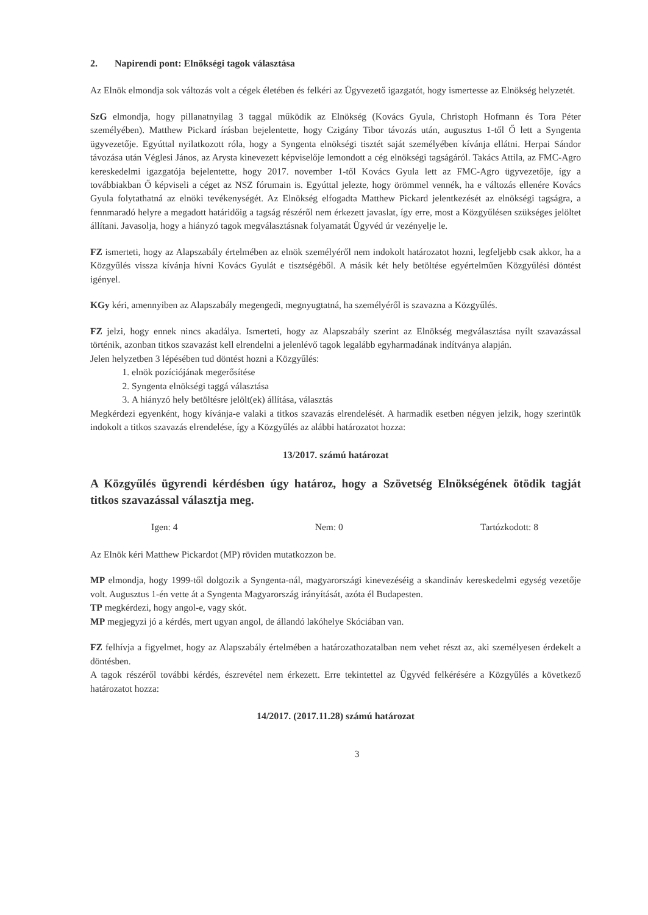2. Napirendi pont: Elnökségi tagok választása
Az Elnök elmondja sok változás volt a cégek életében és felkéri az Ügyvezető igazgatót, hogy ismertesse az Elnökség helyzetét.
SzG elmondja, hogy pillanatnyilag 3 taggal működik az Elnökség (Kovács Gyula, Christoph Hofmann és Tora Péter személyében). Matthew Pickard írásban bejelentette, hogy Czigány Tibor távozás után, augusztus 1-től Ő lett a Syngenta ügyvezetője. Egyúttal nyilatkozott róla, hogy a Syngenta elnökségi tisztét saját személyében kívánja ellátni. Herpai Sándor távozása után Véglesi János, az Arysta kinevezett képviselője lemondott a cég elnökségi tagságáról. Takács Attila, az FMC-Agro kereskedelmi igazgatója bejelentette, hogy 2017. november 1-től Kovács Gyula lett az FMC-Agro ügyvezetője, így a továbbiakban Ő képviseli a céget az NSZ fórumain is. Egyúttal jelezte, hogy örömmel vennék, ha e változás ellenére Kovács Gyula folytathatná az elnöki tevékenységét. Az Elnökség elfogadta Matthew Pickard jelentkezését az elnökségi tagságra, a fennmaradó helyre a megadott határidőig a tagság részéről nem érkezett javaslat, így erre, most a Közgyűlésen szükséges jelöltet állítani. Javasolja, hogy a hiányzó tagok megválasztásnak folyamatát Ügyvéd úr vezényelje le.
FZ ismerteti, hogy az Alapszabály értelmében az elnök személyéről nem indokolt határozatot hozni, legfeljebb csak akkor, ha a Közgyűlés vissza kívánja hívni Kovács Gyulát e tisztségéből. A másik két hely betöltése egyértelműen Közgyűlési döntést igényel.
KGy kéri, amennyiben az Alapszabály megengedi, megnyugtatná, ha személyéről is szavazna a Közgyűlés.
FZ jelzi, hogy ennek nincs akadálya. Ismerteti, hogy az Alapszabály szerint az Elnökség megválasztása nyílt szavazással történik, azonban titkos szavazást kell elrendelni a jelenlévő tagok legalább egyharmadának indítványa alapján.
Jelen helyzetben 3 lépésében tud döntést hozni a Közgyűlés:
1. elnök pozíciójának megerősítése
2. Syngenta elnökségi taggá választása
3. A hiányzó hely betöltésre jelölt(ek) állítása, választás
Megkérdezi egyenként, hogy kívánja-e valaki a titkos szavazás elrendelését. A harmadik esetben négyen jelzik, hogy szerintük indokolt a titkos szavazás elrendelése, így a Közgyűlés az alábbi határozatot hozza:
13/2017. számú határozat
A Közgyűlés ügyrendi kérdésben úgy határoz, hogy a Szövetség Elnökségének ötödik tagját titkos szavazással választja meg.
Igen: 4 Nem: 0 Tartózkodott: 8
Az Elnök kéri Matthew Pickardot (MP) röviden mutatkozzon be.
MP elmondja, hogy 1999-től dolgozik a Syngenta-nál, magyarországi kinevezéséig a skandináv kereskedelmi egység vezetője volt. Augusztus 1-én vette át a Syngenta Magyarország irányítását, azóta él Budapesten.
TP megkérdezi, hogy angol-e, vagy skót.
MP megjegyzi jó a kérdés, mert ugyan angol, de állandó lakóhelye Skóciában van.
FZ felhívja a figyelmet, hogy az Alapszabály értelmében a határozathozatalban nem vehet részt az, aki személyesen érdekelt a döntésben.
A tagok részéről további kérdés, észrevétel nem érkezett. Erre tekintettel az Ügyvéd felkérésére a Közgyűlés a következő határozatot hozza:
14/2017. (2017.11.28) számú határozat
3